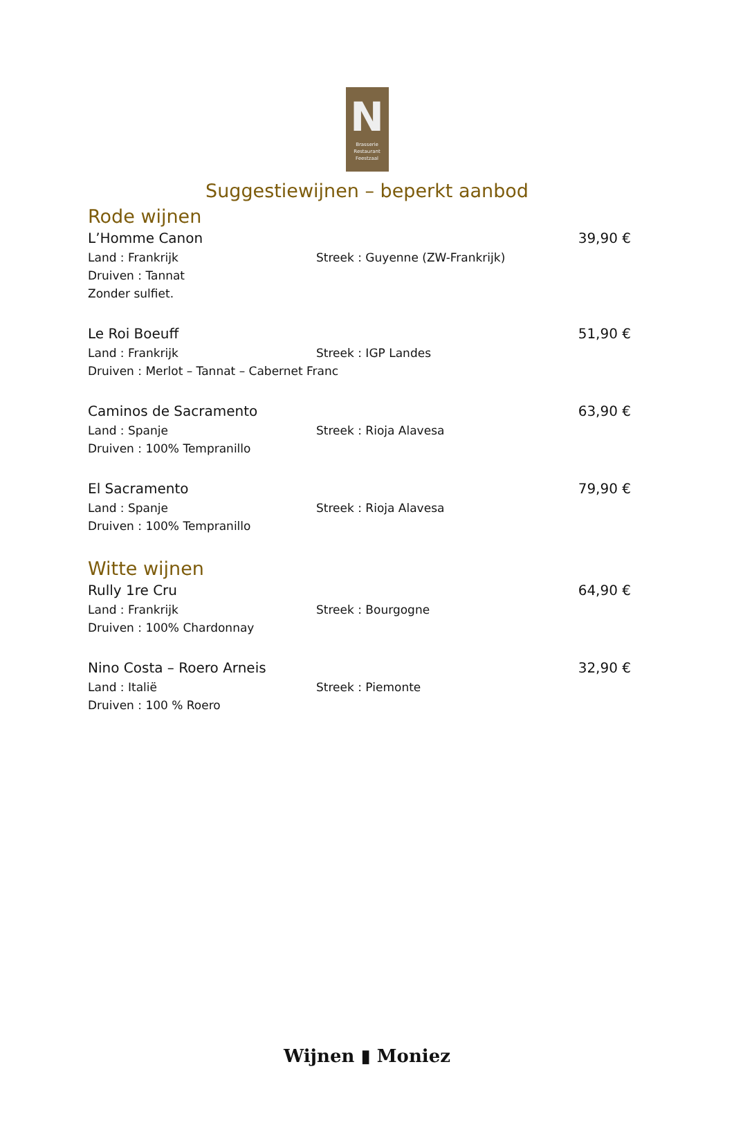N
Brasserie
Restaurant
Feestzaal
Suggestiewijnen – beperkt aanbod
Rode wijnen
L’Homme Canon 39,90 €
Land : Frankrijk Streek : Guyenne (ZW-Frankrijk)
Druiven : Tannat
Zonder sulfiet.
Le Roi Boeuff 51,90 €
Land : Frankrijk Streek : IGP Landes
Druiven : Merlot – Tannat – Cabernet Franc
Caminos de Sacramento 63,90 €
Land : Spanje Streek : Rioja Alavesa
Druiven : 100% Tempranillo
El Sacramento 79,90 €
Land : Spanje Streek : Rioja Alavesa
Druiven : 100% Tempranillo
Witte wijnen
Rully 1re Cru 64,90 €
Land : Frankrijk Streek : Bourgogne
Druiven : 100% Chardonnay
Nino Costa – Roero Arneis 32,90 €
Land : Italië Streek : Piemonte
Druiven : 100 % Roero
Wijnen ▮ Moniez